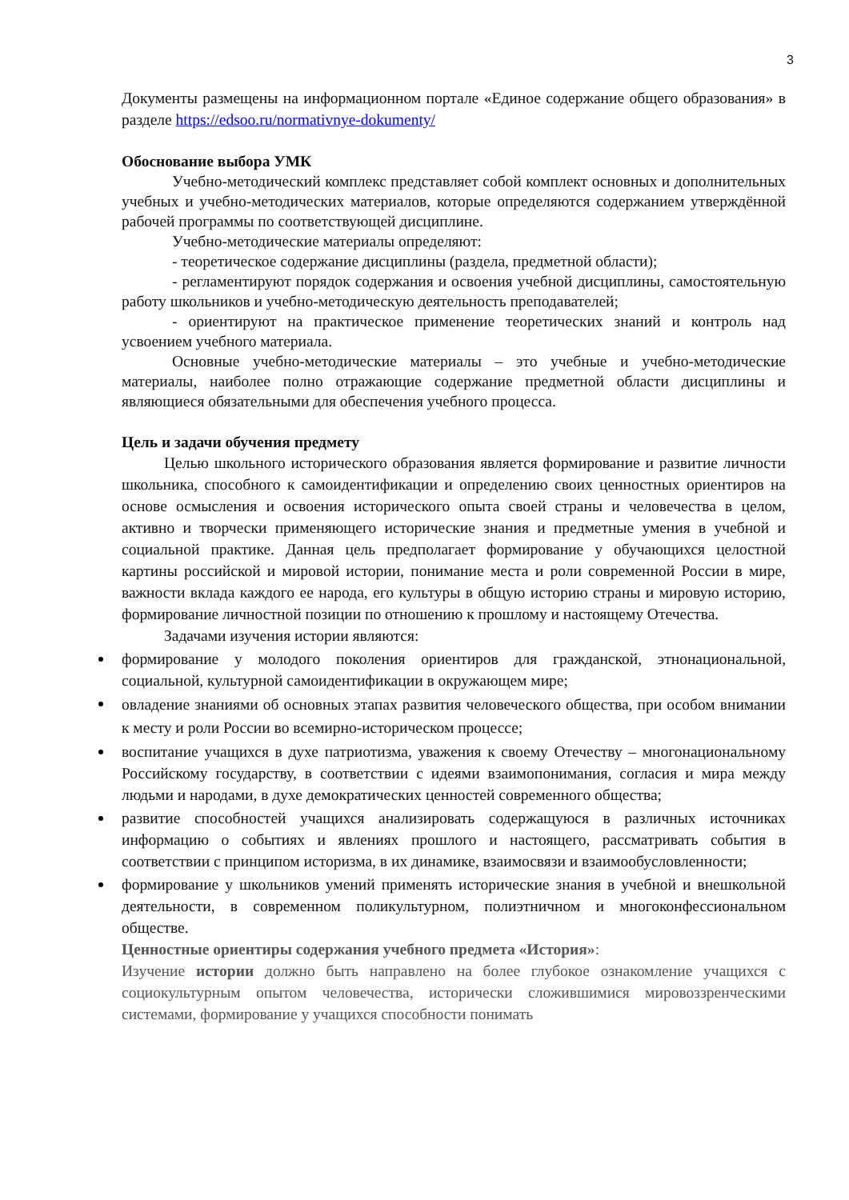3
Документы размещены на информационном портале «Единое содержание общего образования» в разделе https://edsoo.ru/normativnye-dokumenty/
Обоснование выбора УМК
Учебно-методический комплекс представляет собой комплект основных и дополнительных учебных и учебно-методических материалов, которые определяются содержанием утверждённой рабочей программы по соответствующей дисциплине.
Учебно-методические материалы определяют:
- теоретическое содержание дисциплины (раздела, предметной области);
- регламентируют порядок содержания и освоения учебной дисциплины, самостоятельную работу школьников и учебно-методическую деятельность преподавателей;
- ориентируют на практическое применение теоретических знаний и контроль над усвоением учебного материала.
Основные учебно-методические материалы – это учебные и учебно-методические материалы, наиболее полно отражающие содержание предметной области дисциплины и являющиеся обязательными для обеспечения учебного процесса.
Цель и задачи обучения предмету
Целью школьного исторического образования является формирование и развитие личности школьника, способного к самоидентификации и определению своих ценностных ориентиров на основе осмысления и освоения исторического опыта своей страны и человечества в целом, активно и творчески применяющего исторические знания и предметные умения в учебной и социальной практике. Данная цель предполагает формирование у обучающихся целостной картины российской и мировой истории, понимание места и роли современной России в мире, важности вклада каждого ее народа, его культуры в общую историю страны и мировую историю, формирование личностной позиции по отношению к прошлому и настоящему Отечества.
Задачами изучения истории являются:
формирование у молодого поколения ориентиров для гражданской, этнонациональной, социальной, культурной самоидентификации в окружающем мире;
овладение знаниями об основных этапах развития человеческого общества, при особом внимании к месту и роли России во всемирно-историческом процессе;
воспитание учащихся в духе патриотизма, уважения к своему Отечеству – многонациональному Российскому государству, в соответствии с идеями взаимопонимания, согласия и мира между людьми и народами, в духе демократических ценностей современного общества;
развитие способностей учащихся анализировать содержащуюся в различных источниках информацию о событиях и явлениях прошлого и настоящего, рассматривать события в соответствии с принципом историзма, в их динамике, взаимосвязи и взаимообусловленности;
формирование у школьников умений применять исторические знания в учебной и внешкольной деятельности, в современном поликультурном, полиэтничном и многоконфессиональном обществе.
Ценностные ориентиры содержания учебного предмета «История»:
Изучение истории должно быть направлено на более глубокое ознакомление учащихся с социокультурным опытом человечества, исторически сложившимися мировоззренческими системами, формирование у учащихся способности понимать